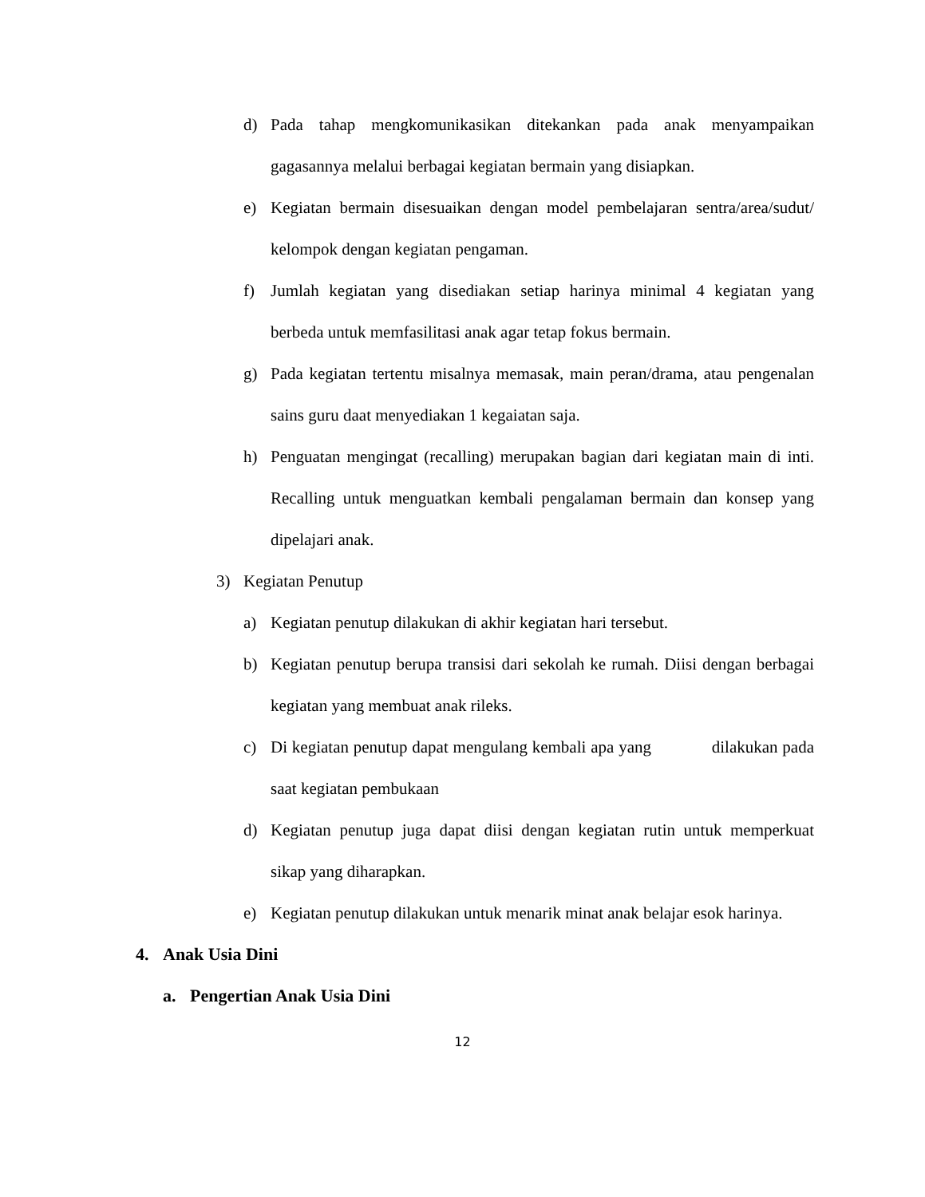d) Pada tahap mengkomunikasikan ditekankan pada anak menyampaikan gagasannya melalui berbagai kegiatan bermain yang disiapkan.
e) Kegiatan bermain disesuaikan dengan model pembelajaran sentra/area/sudut/ kelompok dengan kegiatan pengaman.
f) Jumlah kegiatan yang disediakan setiap harinya minimal 4 kegiatan yang berbeda untuk memfasilitasi anak agar tetap fokus bermain.
g) Pada kegiatan tertentu misalnya memasak, main peran/drama, atau pengenalan sains guru daat menyediakan 1 kegaiatan saja.
h) Penguatan mengingat (recalling) merupakan bagian dari kegiatan main di inti. Recalling untuk menguatkan kembali pengalaman bermain dan konsep yang dipelajari anak.
3) Kegiatan Penutup
a) Kegiatan penutup dilakukan di akhir kegiatan hari tersebut.
b) Kegiatan penutup berupa transisi dari sekolah ke rumah. Diisi dengan berbagai kegiatan yang membuat anak rileks.
c) Di kegiatan penutup dapat mengulang kembali apa yang dilakukan pada saat kegiatan pembukaan
d) Kegiatan penutup juga dapat diisi dengan kegiatan rutin untuk memperkuat sikap yang diharapkan.
e) Kegiatan penutup dilakukan untuk menarik minat anak belajar esok harinya.
4. Anak Usia Dini
a. Pengertian Anak Usia Dini
12